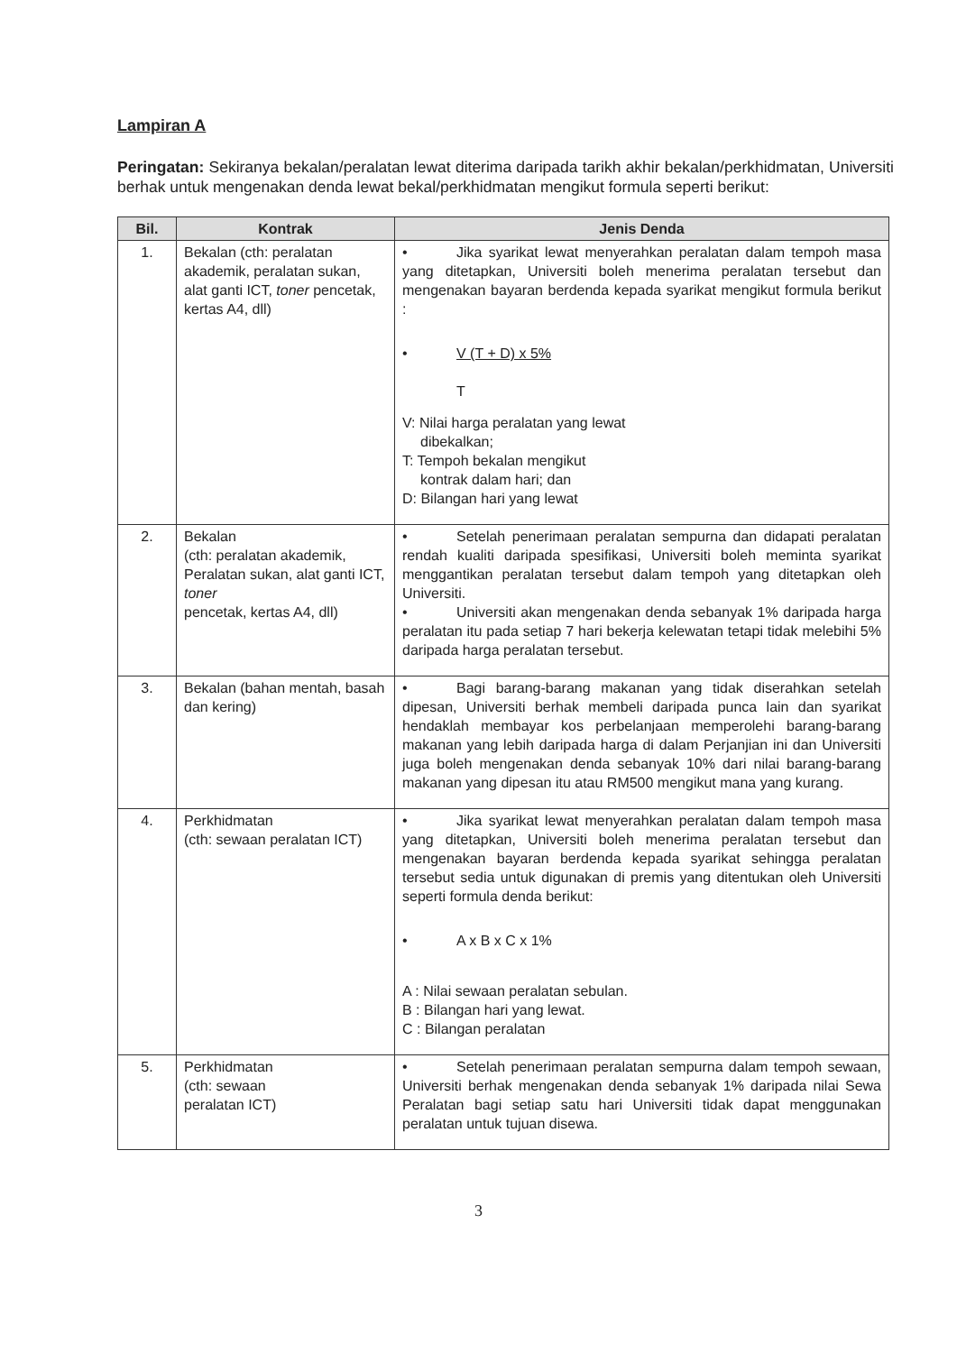Lampiran A
Peringatan: Sekiranya bekalan/peralatan lewat diterima daripada tarikh akhir bekalan/perkhidmatan, Universiti berhak untuk mengenakan denda lewat bekal/perkhidmatan mengikut formula seperti berikut:
| Bil. | Kontrak | Jenis Denda |
| --- | --- | --- |
| 1. | Bekalan (cth: peralatan akademik, peralatan sukan, alat ganti ICT, toner pencetak, kertas A4, dll) | • Jika syarikat lewat menyerahkan peralatan dalam tempoh masa yang ditetapkan, Universiti boleh menerima peralatan tersebut dan mengenakan bayaran berdenda kepada syarikat mengikut formula berikut : • V (T + D) x 5% T V: Nilai harga peralatan yang lewat dibekalkan; T: Tempoh bekalan mengikut kontrak dalam hari; dan D: Bilangan hari yang lewat |
| 2. | Bekalan (cth: peralatan akademik, Peralatan sukan, alat ganti ICT, toner pencetak, kertas A4, dll) | • Setelah penerimaan peralatan sempurna dan didapati peralatan rendah kualiti daripada spesifikasi, Universiti boleh meminta syarikat menggantikan peralatan tersebut dalam tempoh yang ditetapkan oleh Universiti. • Universiti akan mengenakan denda sebanyak 1% daripada harga peralatan itu pada setiap 7 hari bekerja kelewatan tetapi tidak melebihi 5% daripada harga peralatan tersebut. |
| 3. | Bekalan (bahan mentah, basah dan kering) | • Bagi barang-barang makanan yang tidak diserahkan setelah dipesan, Universiti berhak membeli daripada punca lain dan syarikat hendaklah membayar kos perbelanjaan memperolehi barang-barang makanan yang lebih daripada harga di dalam Perjanjian ini dan Universiti juga boleh mengenakan denda sebanyak 10% dari nilai barang-barang makanan yang dipesan itu atau RM500 mengikut mana yang kurang. |
| 4. | Perkhidmatan (cth: sewaan peralatan ICT) | • Jika syarikat lewat menyerahkan peralatan dalam tempoh masa yang ditetapkan, Universiti boleh menerima peralatan tersebut dan mengenakan bayaran berdenda kepada syarikat sehingga peralatan tersebut sedia untuk digunakan di premis yang ditentukan oleh Universiti seperti formula denda berikut: • A x B x C x 1% A : Nilai sewaan peralatan sebulan. B : Bilangan hari yang lewat. C : Bilangan peralatan |
| 5. | Perkhidmatan (cth: sewaan peralatan ICT) | • Setelah penerimaan peralatan sempurna dalam tempoh sewaan, Universiti berhak mengenakan denda sebanyak 1% daripada nilai Sewa Peralatan bagi setiap satu hari Universiti tidak dapat menggunakan peralatan untuk tujuan disewa. |
3